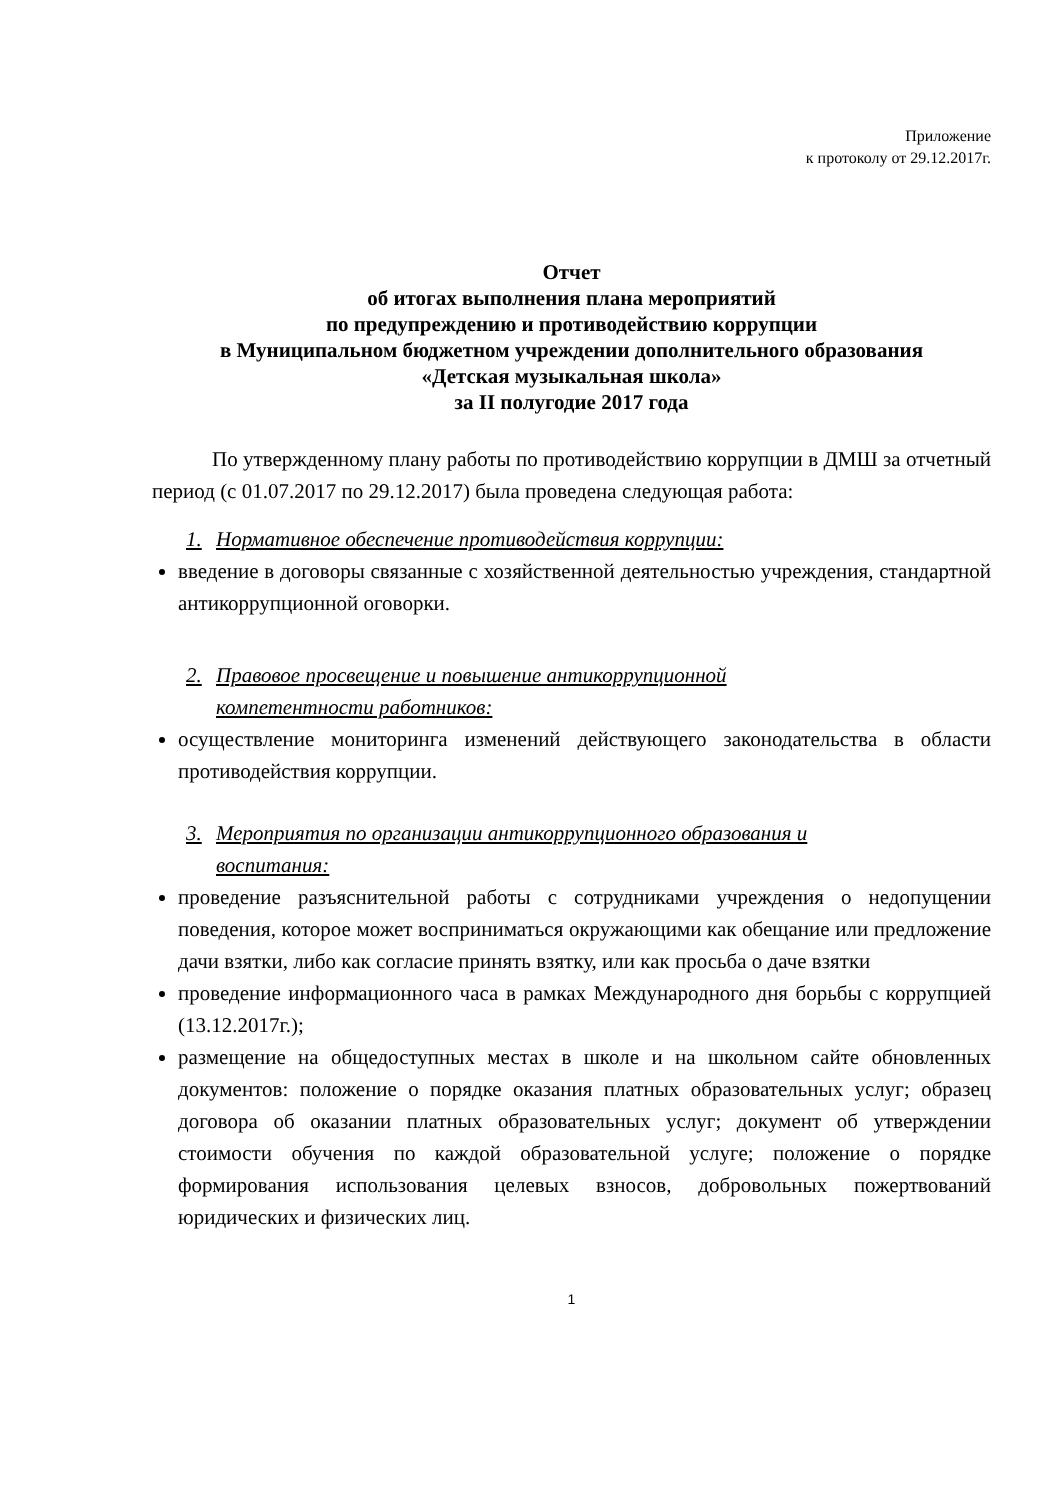Приложение
к протоколу от 29.12.2017г.
Отчет
об итогах выполнения плана мероприятий
по предупреждению и противодействию коррупции
в Муниципальном бюджетном учреждении дополнительного образования
«Детская музыкальная школа»
за II полугодие 2017 года
По утвержденному плану работы по противодействию коррупции в ДМШ за отчетный период (с 01.07.2017 по 29.12.2017) была проведена следующая работа:
1. Нормативное обеспечение противодействия коррупции:
введение в договоры связанные с хозяйственной деятельностью учреждения, стандартной антикоррупционной оговорки.
2. Правовое просвещение и повышение антикоррупционной
компетентности работников:
осуществление мониторинга изменений действующего законодательства в области противодействия коррупции.
3. Мероприятия по организации антикоррупционного образования и
воспитания:
проведение разъяснительной работы с сотрудниками учреждения о недопущении поведения, которое может восприниматься окружающими как обещание или предложение дачи взятки, либо как согласие принять взятку, или как просьба о даче взятки
проведение информационного часа в рамках Международного дня борьбы с коррупцией (13.12.2017г.);
размещение на общедоступных местах в школе и на школьном сайте обновленных документов: положение о порядке оказания платных образовательных услуг; образец договора об оказании платных образовательных услуг; документ об утверждении стоимости обучения по каждой образовательной услуге; положение о порядке формирования использования целевых взносов, добровольных пожертвований юридических и физических лиц.
1